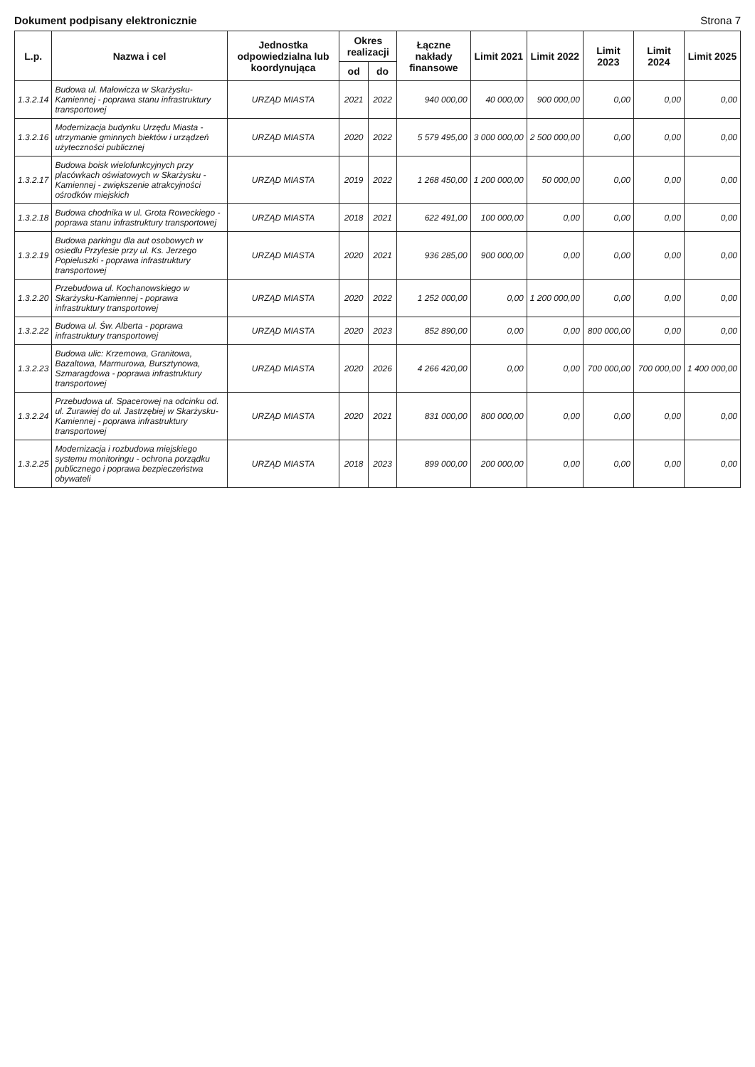Dokument podpisany elektronicznie Strona 7
| L.p. | Nazwa i cel | Jednostka odpowiedzialna lub koordynująca | Okres realizacji | | Łączne nakłady finansowe | Limit 2021 | Limit 2022 | Limit 2023 | Limit 2024 | Limit 2025 |
| --- | --- | --- | --- | --- | --- | --- | --- | --- | --- | --- |
| | | | od | do | | | | | | |
| 1.3.2.14 | Budowa ul. Małowicza w Skarżysku-Kamiennej - poprawa stanu infrastruktury transportowej | URZĄD MIASTA | 2021 | 2022 | 940 000,00 | 40 000,00 | 900 000,00 | 0,00 | 0,00 | 0,00 |
| 1.3.2.16 | Modernizacja budynku Urzędu Miasta - utrzymanie gminnych biektów i urządzeń użyteczności publicznej | URZĄD MIASTA | 2020 | 2022 | 5 579 495,00 | 3 000 000,00 | 2 500 000,00 | 0,00 | 0,00 | 0,00 |
| 1.3.2.17 | Budowa boisk wielofunkcyjnych przy placówkach oświatowych w Skarżysku - Kamiennej - zwiększenie atrakcyjności ośrodków miejskich | URZĄD MIASTA | 2019 | 2022 | 1 268 450,00 | 1 200 000,00 | 50 000,00 | 0,00 | 0,00 | 0,00 |
| 1.3.2.18 | Budowa chodnika w ul. Grota Roweckiego - poprawa stanu infrastruktury transportowej | URZĄD MIASTA | 2018 | 2021 | 622 491,00 | 100 000,00 | 0,00 | 0,00 | 0,00 | 0,00 |
| 1.3.2.19 | Budowa parkingu dla aut osobowych w osiedlu Przylesie przy ul. Ks. Jerzego Popiełuszki - poprawa infrastruktury transportowej | URZĄD MIASTA | 2020 | 2021 | 936 285,00 | 900 000,00 | 0,00 | 0,00 | 0,00 | 0,00 |
| 1.3.2.20 | Przebudowa ul. Kochanowskiego w Skarżysku-Kamiennej - poprawa infrastruktury transportowej | URZĄD MIASTA | 2020 | 2022 | 1 252 000,00 | 0,00 | 1 200 000,00 | 0,00 | 0,00 | 0,00 |
| 1.3.2.22 | Budowa ul. Św. Alberta - poprawa infrastruktury transportowej | URZĄD MIASTA | 2020 | 2023 | 852 890,00 | 0,00 | 0,00 | 800 000,00 | 0,00 | 0,00 |
| 1.3.2.23 | Budowa ulic: Krzemowa, Granitowa, Bazaltowa, Marmurowa, Bursztynowa, Szmaragdowa - poprawa infrastruktury transportowej | URZĄD MIASTA | 2020 | 2026 | 4 266 420,00 | 0,00 | 0,00 | 700 000,00 | 700 000,00 | 1 400 000,00 |
| 1.3.2.24 | Przebudowa ul. Spacerowej na odcinku od. ul. Żurawiej do ul. Jastrzębiej w Skarżysku-Kamiennej - poprawa infrastruktury transportowej | URZĄD MIASTA | 2020 | 2021 | 831 000,00 | 800 000,00 | 0,00 | 0,00 | 0,00 | 0,00 |
| 1.3.2.25 | Modernizacja i rozbudowa miejskiego systemu monitoringu - ochrona porządku publicznego i poprawa bezpieczeństwa obywateli | URZĄD MIASTA | 2018 | 2023 | 899 000,00 | 200 000,00 | 0,00 | 0,00 | 0,00 | 0,00 |